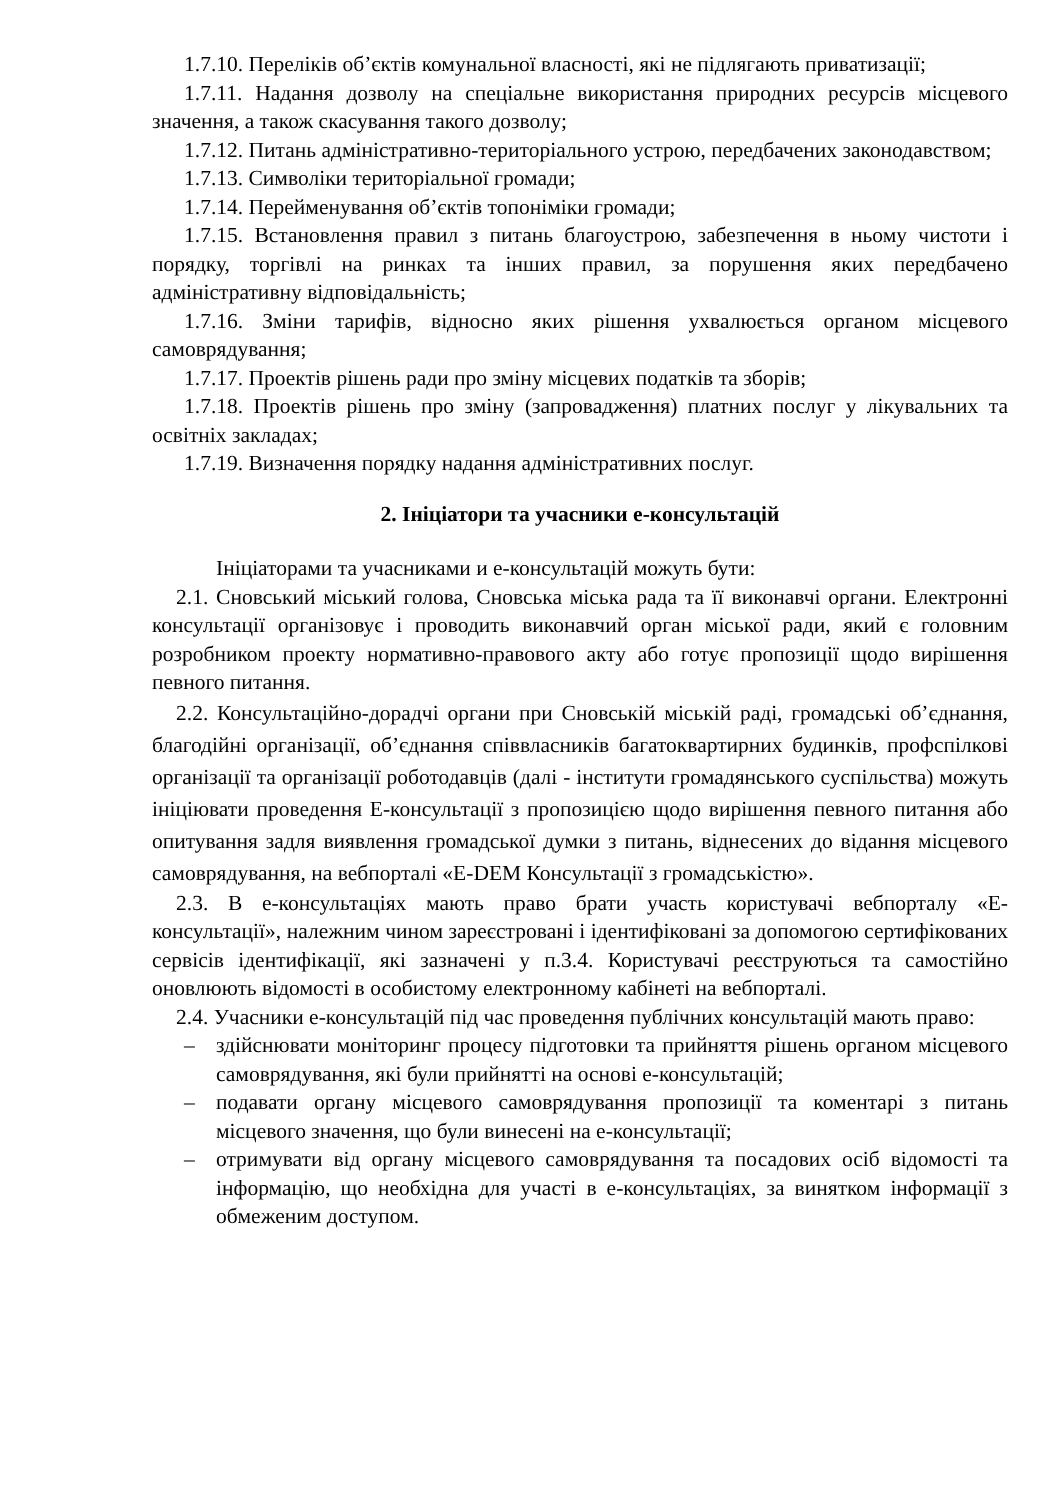1.7.10. Переліків об’єктів комунальної власності, які не підлягають приватизації;
1.7.11. Надання дозволу на спеціальне використання природних ресурсів місцевого значення, а також скасування такого дозволу;
1.7.12. Питань адміністративно-територіального устрою, передбачених законодавством;
1.7.13. Символіки територіальної громади;
1.7.14. Перейменування об’єктів топоніміки громади;
1.7.15. Встановлення правил з питань благоустрою, забезпечення в ньому чистоти і порядку, торгівлі на ринках та інших правил, за порушення яких передбачено адміністративну відповідальність;
1.7.16. Зміни тарифів, відносно яких рішення ухвалюється органом місцевого самоврядування;
1.7.17. Проектів рішень ради про зміну місцевих податків та зборів;
1.7.18. Проектів рішень про зміну (запровадження) платних послуг у лікувальних та освітніх закладах;
1.7.19. Визначення порядку надання адміністративних послуг.
2. Ініціатори та учасники е-консультацій
Ініціаторами та учасниками и е-консультацій можуть бути:
2.1. Сновський міський голова, Сновська міська рада та її виконавчі органи. Електронні консультації організовує і проводить виконавчий орган міської ради, який є головним розробником проекту нормативно-правового акту або готує пропозиції щодо вирішення певного питання.
2.2. Консультаційно-дорадчі органи при Сновській міській раді, громадські об’єднання, благодійні організації, об’єднання співвласників багатоквартирних будинків, профспілкові організації та організації роботодавців (далі - інститути громадянського суспільства) можуть ініціювати проведення Е-консультації з пропозицією щодо вирішення певного питання або опитування задля виявлення громадської думки з питань, віднесених до відання місцевого самоврядування, на вебпорталі «E-DEM Консультації з громадськістю».
2.3. В е-консультаціях мають право брати участь користувачі вебпорталу «Е-консультації», належним чином зареєстровані і ідентифіковані за допомогою сертифікованих сервісів ідентифікації, які зазначені у п.3.4. Користувачі реєструються та самостійно оновлюють відомості в особистому електронному кабінеті на вебпорталі.
2.4. Учасники е-консультацій під час проведення публічних консультацій мають право:
– здійснювати моніторинг процесу підготовки та прийняття рішень органом місцевого самоврядування, які були прийнятті на основі е-консультацій;
– подавати органу місцевого самоврядування пропозиції та коментарі з питань місцевого значення, що були винесені на е-консультації;
– отримувати від органу місцевого самоврядування та посадових осіб відомості та інформацію, що необхідна для участі в е-консультаціях, за винятком інформації з обмеженим доступом.